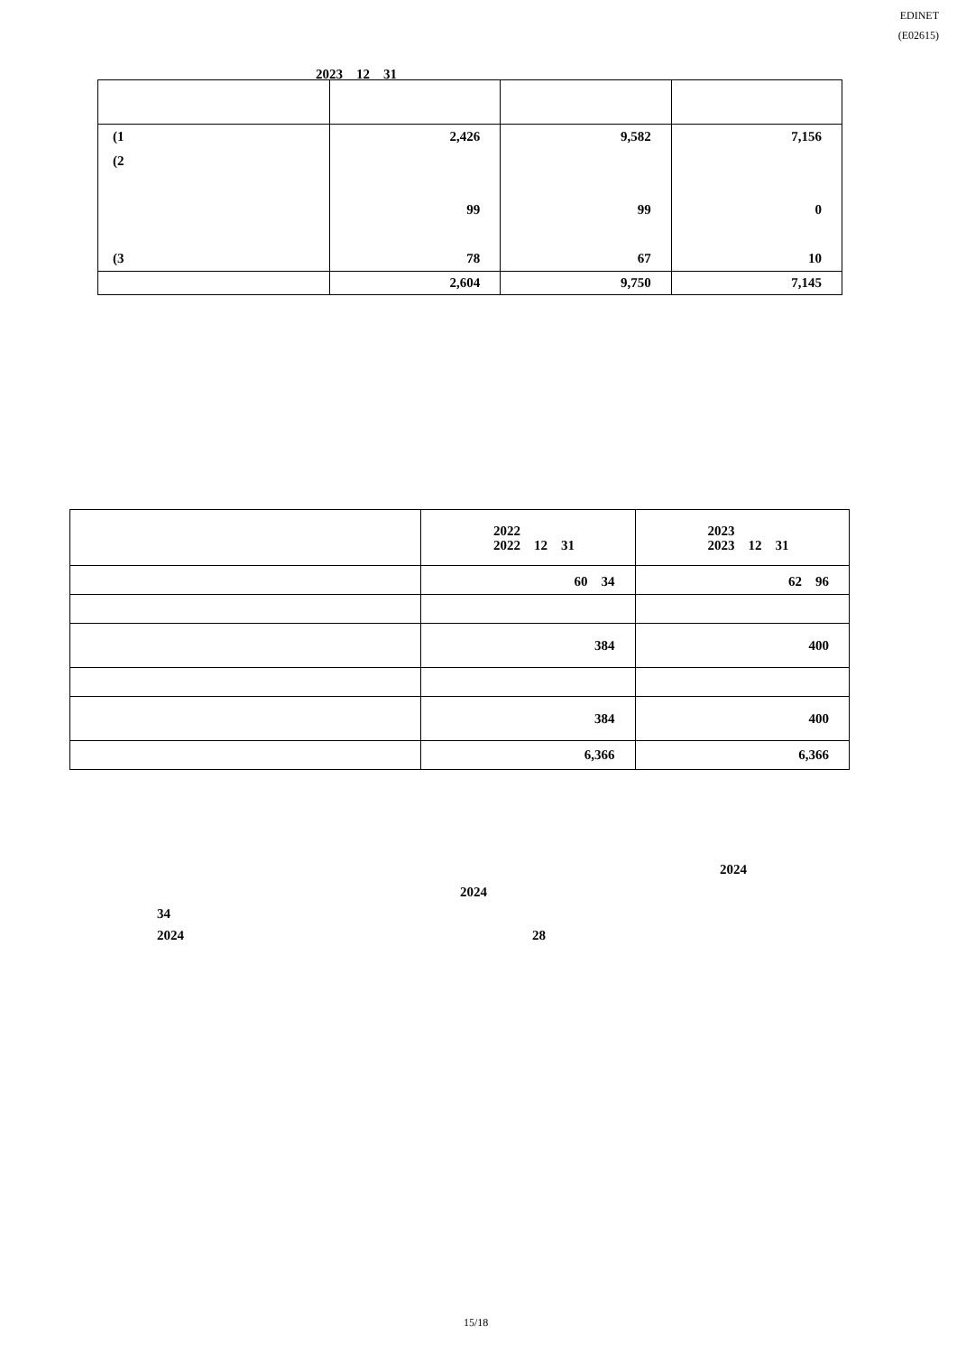EDINET
(E02615)
2023　12　31
| (1 (2 (3 | 2,426 99 78 | 9,582 99 67 | 7,156 0 10 |
| | 2,604 | 9,750 | 7,145 |
| | 2022 2022 12 31 | 2023 2023 12 31 |
| | 60 34 | 62 96 |
| | 384 | 400 |
| | 384 | 400 |
| | 6,366 | 6,366 |
2024
2024
34
2024 28
15/18